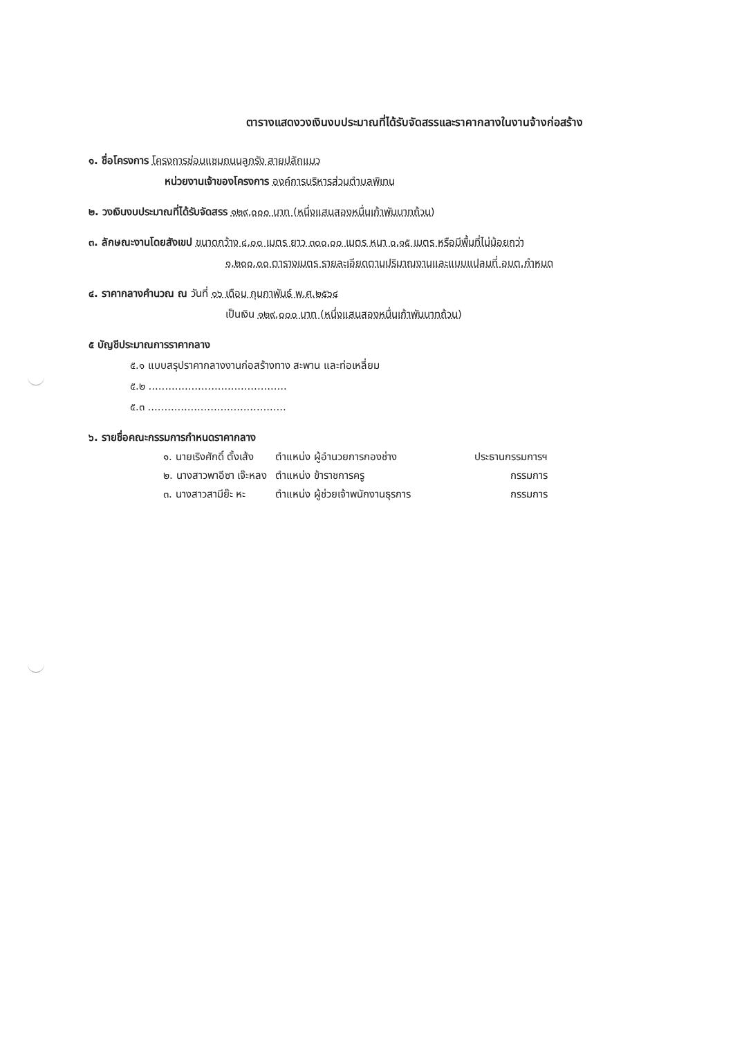ตารางแสดงวงเงินงบประมาณที่ได้รับจัดสรรและราคากลางในงานจ้างก่อสร้าง
๑. ชื่อโครงการ โครงการซ่อมแซมถนนลูกรัง สายปลักแมว
หน่วยงานเจ้าของโครงการ องค์การบริหารส่วนตำบลพิเทน
๒. วงเงินงบประมาณที่ได้รับจัดสรร ๑๒๙,๐๐๐ บาท (หนึ่งแสนสองหมื่นเก้าพันบาทถ้วน)
๓. ลักษณะงานโดยสังเขป ขนาดกว้าง ๔.๐๐ เมตร ยาว ๓๐๐.๐๐ เมตร หนา ๐.๑๕ เมตร หรือมีพื้นที่ไม่น้อยกว่า
๑,๒๐๐.๐๐ ตารางเมตร รายละเอียดตามปริมาณงานและแบบแปลนที่ อบต.กำหนด
๔. ราคากลางคำนวณ ณ วันที่ ๑๖ เดือน กุมภาพันธ์ พ.ศ.๒๕๖๔
เป็นเงิน ๑๒๙,๐๐๐ บาท (หนึ่งแสนสองหมื่นเก้าพันบาทถ้วน)
๕ บัญชีประมาณการราคากลาง
๕.๑ แบบสรุปราคากลางงานก่อสร้างทาง สะพาน และท่อเหลี่ยม
๕.๒ ..........................................
๕.๓ ..........................................
๖. รายชื่อคณะกรรมการกำหนดราคากลาง
| ๑. นายเริงศักดิ์ ตั้งเส้ง | ตำแหน่ง ผู้อำนวยการกองช่าง | ประธานกรรมการฯ |
| ๒. นางสาวพาอีซา เจ๊ะหลง | ตำแหน่ง ข้าราชการครู | กรรมการ |
| ๓. นางสาวสามีย๊ะ หะ | ตำแหน่ง ผู้ช่วยเจ้าพนักงานธุรการ | กรรมการ |